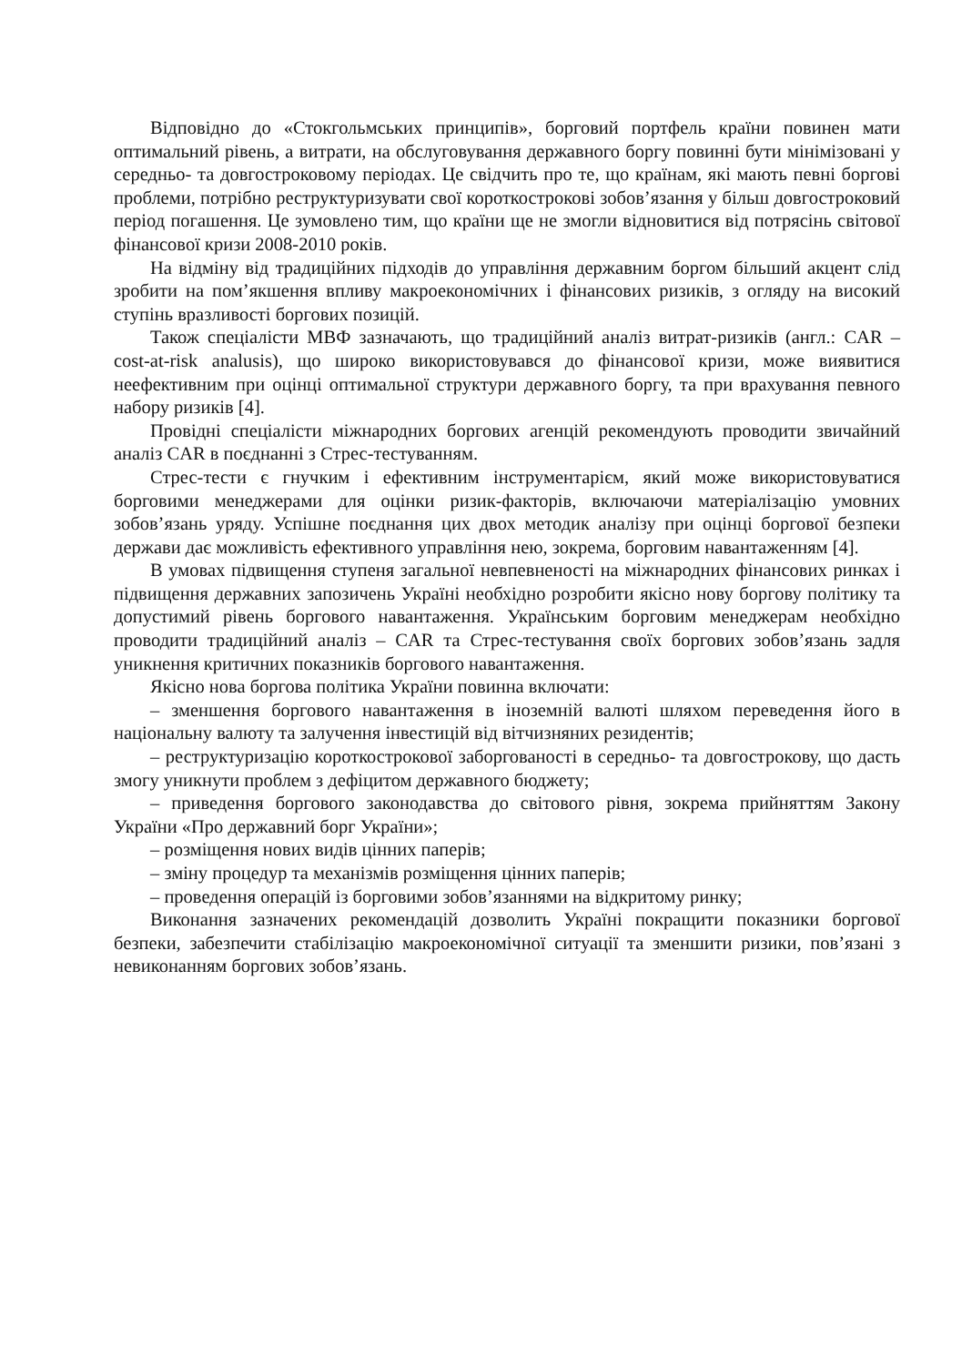Відповідно до «Стокгольмських принципів», борговий портфель країни повинен мати оптимальний рівень, а витрати, на обслуговування державного боргу повинні бути мінімізовані у середньо- та довгостроковому періодах. Це свідчить про те, що країнам, які мають певні боргові проблеми, потрібно реструктуризувати свої короткострокові зобов’язання у більш довгостроковий період погашення. Це зумовлено тим, що країни ще не змогли відновитися від потрясінь світової фінансової кризи 2008-2010 років.
На відміну від традиційних підходів до управління державним боргом більший акцент слід зробити на пом’якшення впливу макроекономічних і фінансових ризиків, з огляду на високий ступінь вразливості боргових позицій.
Також спеціалісти МВФ зазначають, що традиційний аналіз витрат-ризиків (англ.: CAR – cost-at-risk analusis), що широко використовувався до фінансової кризи, може виявитися неефективним при оцінці оптимальної структури державного боргу, та при врахування певного набору ризиків [4].
Провідні спеціалісти міжнародних боргових агенцій рекомендують проводити звичайний аналіз CAR в поєднанні з Стрес-тестуванням.
Стрес-тести є гнучким і ефективним інструментарієм, який може використовуватися борговими менеджерами для оцінки ризик-факторів, включаючи матеріалізацію умовних зобов’язань уряду. Успішне поєднання цих двох методик аналізу при оцінці боргової безпеки держави дає можливість ефективного управління нею, зокрема, борговим навантаженням [4].
В умовах підвищення ступеня загальної невпевненості на міжнародних фінансових ринках і підвищення державних запозичень Україні необхідно розробити якісно нову боргову політику та допустимий рівень боргового навантаження. Українським борговим менеджерам необхідно проводити традиційний аналіз – CAR та Стрес-тестування своїх боргових зобов’язань задля уникнення критичних показників боргового навантаження.
Якісно нова боргова політика України повинна включати:
– зменшення боргового навантаження в іноземній валюті шляхом переведення його в національну валюту та залучення інвестицій від вітчизняних резидентів;
– реструктуризацію короткострокової заборгованості в середньо- та довгострокову, що дасть змогу уникнути проблем з дефіцитом державного бюджету;
– приведення боргового законодавства до світового рівня, зокрема прийняттям Закону України «Про державний борг України»;
– розміщення нових видів цінних паперів;
– зміну процедур та механізмів розміщення цінних паперів;
– проведення операцій із борговими зобов’язаннями на відкритому ринку;
Виконання зазначених рекомендацій дозволить Україні покращити показники боргової безпеки, забезпечити стабілізацію макроекономічної ситуації та зменшити ризики, пов’язані з невиконанням боргових зобов’язань.